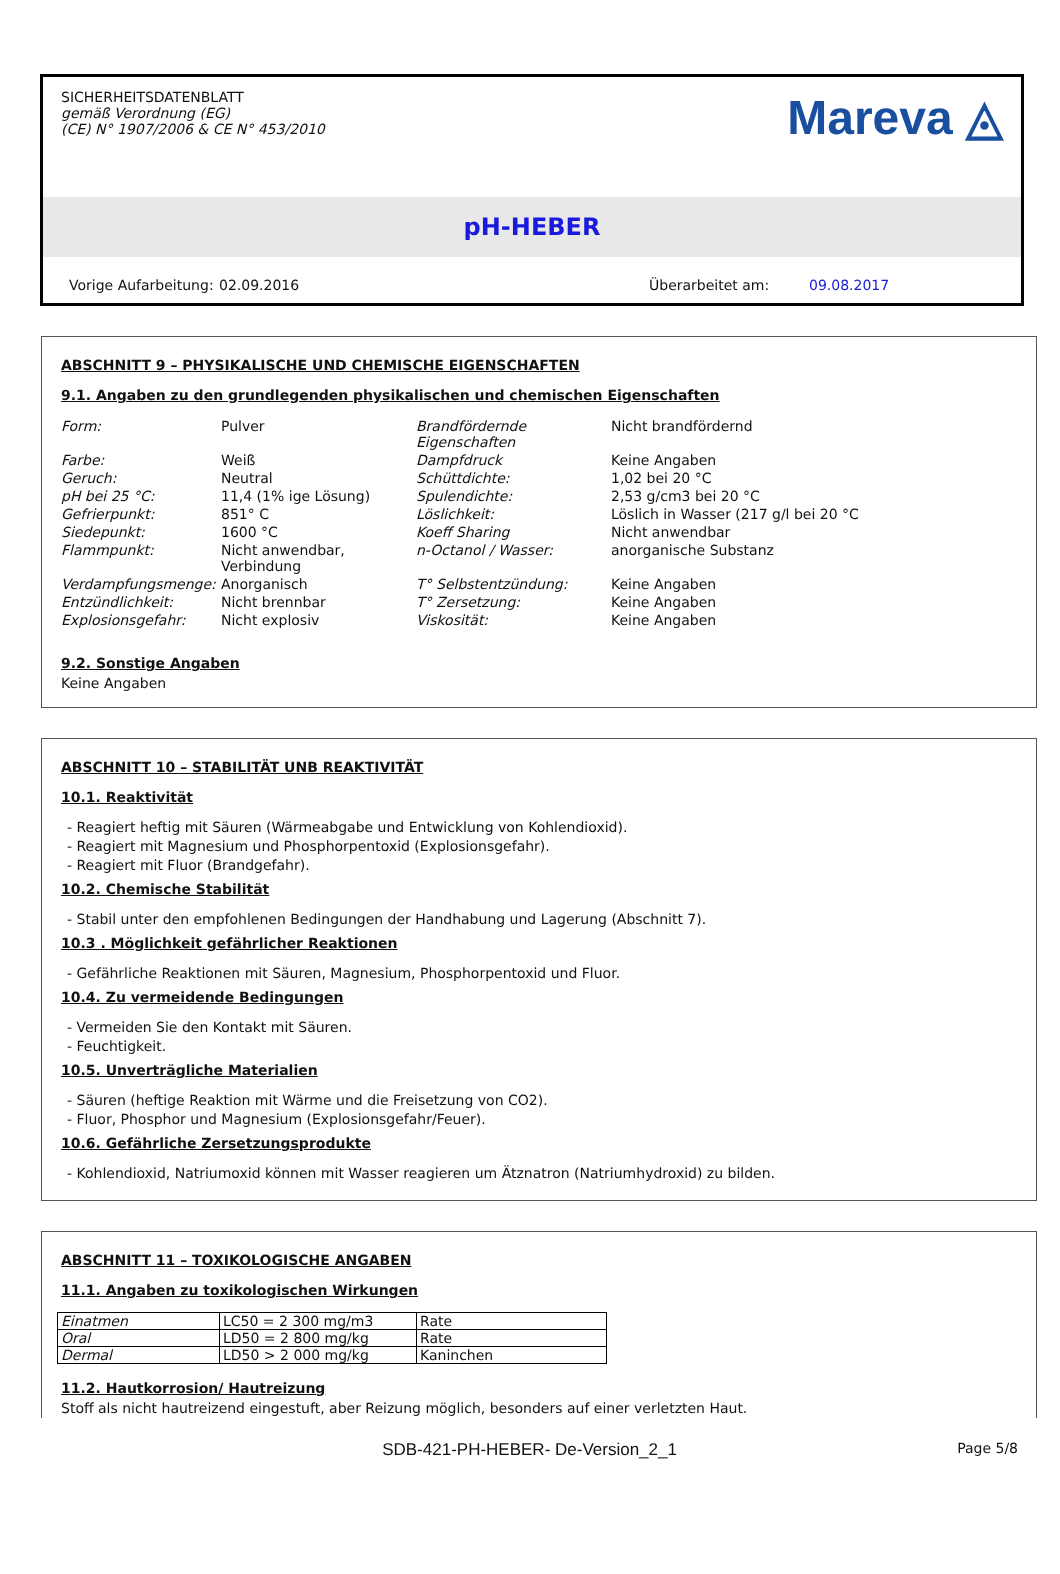SICHERHEITSDATENBLATT
gemäß Verordnung (EG)
(CE) N° 1907/2006 & CE N° 453/2010
Mareva ◬
pH-HEBER
Vorige Aufarbeitung: 02.09.2016 Überarbeitet am: 09.08.2017
ABSCHNITT 9 – PHYSIKALISCHE UND CHEMISCHE EIGENSCHAFTEN
9.1. Angaben zu den grundlegenden physikalischen und chemischen Eigenschaften
| Form: | Pulver | Brandfördernde Eigenschaften | Nicht brandfördernd |
| Farbe: | Weiß | Dampfdruck | Keine Angaben |
| Geruch: | Neutral | Schüttdichte: | 1,02 bei 20 °C |
| pH bei 25 °C: | 11,4 (1% ige Lösung) | Spulendichte: | 2,53 g/cm3 bei 20 °C |
| Gefrierpunkt: | 851° C | Löslichkeit: | Löslich in Wasser (217 g/l bei 20 °C |
| Siedepunkt: | 1600 °C | Koeff Sharing | Nicht anwendbar |
| Flammpunkt: | Nicht anwendbar, Verbindung | n-Octanol / Wasser: | anorganische Substanz |
| Verdampfungsmenge: | Anorganisch | T° Selbstentzündung: | Keine Angaben |
| Entzündlichkeit: | Nicht brennbar | T° Zersetzung: | Keine Angaben |
| Explosionsgefahr: | Nicht explosiv | Viskosität: | Keine Angaben |
9.2. Sonstige Angaben
Keine Angaben
ABSCHNITT 10 – STABILITÄT UNB REAKTIVITÄT
10.1. Reaktivität
- Reagiert heftig mit Säuren (Wärmeabgabe und Entwicklung von Kohlendioxid).
- Reagiert mit Magnesium und Phosphorpentoxid (Explosionsgefahr).
- Reagiert mit Fluor (Brandgefahr).
10.2. Chemische Stabilität
- Stabil unter den empfohlenen Bedingungen der Handhabung und Lagerung (Abschnitt 7).
10.3 . Möglichkeit gefährlicher Reaktionen
- Gefährliche Reaktionen mit Säuren, Magnesium, Phosphorpentoxid und Fluor.
10.4. Zu vermeidende Bedingungen
- Vermeiden Sie den Kontakt mit Säuren.
- Feuchtigkeit.
10.5. Unverträgliche Materialien
- Säuren (heftige Reaktion mit Wärme und die Freisetzung von CO2).
- Fluor, Phosphor und Magnesium (Explosionsgefahr/Feuer).
10.6. Gefährliche Zersetzungsprodukte
- Kohlendioxid, Natriumoxid können mit Wasser reagieren um Ätznatron (Natriumhydroxid) zu bilden.
ABSCHNITT 11 – TOXIKOLOGISCHE ANGABEN
11.1. Angaben zu toxikologischen Wirkungen
| Einatmen | LC50 = 2 300 mg/m3 | Rate |
| Oral | LD50 = 2 800 mg/kg | Rate |
| Dermal | LD50 > 2 000 mg/kg | Kaninchen |
11.2. Hautkorrosion/ Hautreizung
Stoff als nicht hautreizend eingestuft, aber Reizung möglich, besonders auf einer verletzten Haut.
SDB-421-PH-HEBER- De-Version_2_1 Page 5/8